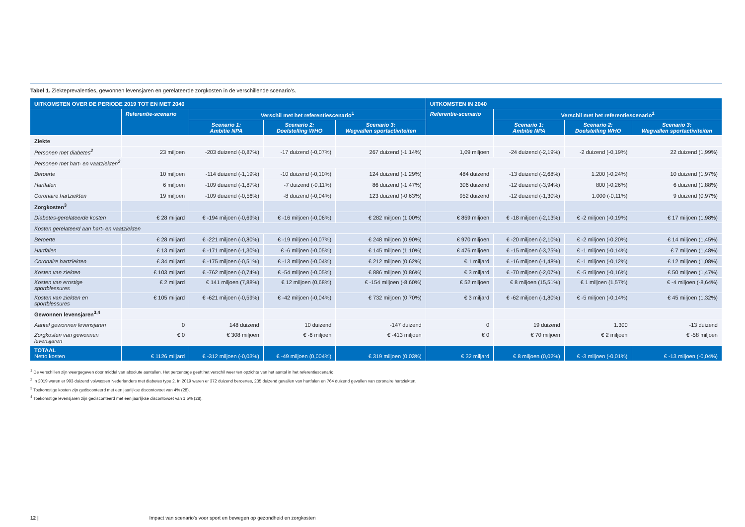Tabel 1. Ziekteprevalenties, gewonnen levensjaren en gerelateerde zorgkosten in de verschillende scenario’s.
| UITKOMSTEN OVER DE PERIODE 2019 TOT EN MET 2040 | | | | | UITKOMSTEN IN 2040 | | | |
| --- | --- | --- | --- | --- | --- | --- | --- | --- |
| | Referentie-scenario | Verschil met het referentiescenario<sup>1</sup> | | | Referentie-scenario | Verschil met het referentiescenario<sup>1</sup> | | |
| | | Scenario 1: Ambitie NPA | Scenario 2: Doelstelling WHO | Scenario 3: Wegvallen sportactiviteiten | | Scenario 1: Ambitie NPA | Scenario 2: Doelstelling WHO | Scenario 3: Wegvallen sportactiviteiten |
| Ziekte | | | | | | | | |
| Personen met diabetes<sup>2</sup> | 23 miljoen | -203 duizend (-0,87%) | -17 duizend (-0,07%) | 267 duizend (-1,14%) | 1,09 miljoen | -24 duizend (-2,19%) | -2 duizend (-0,19%) | 22 duizend (1,99%) |
| Personen met hart- en vaatziekten<sup>2</sup> | | | | | | | | |
| Beroerte | 10 miljoen | -114 duizend (-1,19%) | -10 duizend (-0,10%) | 124 duizend (-1,29%) | 484 duizend | -13 duizend (-2,68%) | 1.200 (-0,24%) | 10 duizend (1,97%) |
| Hartfalen | 6 miljoen | -109 duizend (-1,87%) | -7 duizend (-0,11%) | 86 duizend (-1,47%) | 306 duizend | -12 duizend (-3,94%) | 800 (-0,26%) | 6 duizend (1,88%) |
| Coronaire hartziekten | 19 miljoen | -109 duizend (-0,56%) | -8 duizend (-0,04%) | 123 duizend (-0,63%) | 952 duizend | -12 duizend (-1,30%) | 1.000 (-0,11%) | 9 duizend (0,97%) |
| Zorgkosten<sup>3</sup> | | | | | | | | |
| Diabetes-gerelateerde kosten | € 28 miljard | € -194 miljoen (-0,69%) | € -16 miljoen (-0,06%) | € 282 miljoen (1,00%) | € 859 miljoen | € -18 miljoen (-2,13%) | € -2 miljoen (-0,19%) | € 17 miljoen (1,98%) |
| Kosten gerelateerd aan hart- en vaatziekten | | | | | | | | |
| Beroerte | € 28 miljard | € -221 miljoen (-0,80%) | € -19 miljoen (-0,07%) | € 248 miljoen (0,90%) | € 970 miljoen | € -20 miljoen (-2,10%) | € -2 miljoen (-0,20%) | € 14 miljoen (1,45%) |
| Hartfalen | € 13 miljard | € -171 miljoen (-1,30%) | € -6 miljoen (-0,05%) | € 145 miljoen (1,10%) | € 476 miljoen | € -15 miljoen (-3,25%) | € -1 miljoen (-0,14%) | € 7 miljoen (1,48%) |
| Coronaire hartziekten | € 34 miljard | € -175 miljoen (-0,51%) | € -13 miljoen (-0,04%) | € 212 miljoen (0,62%) | € 1 miljard | € -16 miljoen (-1,48%) | € -1 miljoen (-0,12%) | € 12 miljoen (1,08%) |
| Kosten van ziekten | € 103 miljard | € -762 miljoen (-0,74%) | € -54 miljoen (-0,05%) | € 886 miljoen (0,86%) | € 3 miljard | € -70 miljoen (-2,07%) | € -5 miljoen (-0,16%) | € 50 miljoen (1,47%) |
| Kosten van ernstige sportblessures | € 2 miljard | € 141 miljoen (7,88%) | € 12 miljoen (0,68%) | € -154 miljoen (-8,60%) | € 52 miljoen | € 8 miljoen (15,51%) | € 1 miljoen (1,57%) | € -4 miljoen (-8,64%) |
| Kosten van ziekten en sportblessures | € 105 miljard | € -621 miljoen (-0,59%) | € -42 miljoen (-0,04%) | € 732 miljoen (0,70%) | € 3 miljard | € -62 miljoen (-1,80%) | € -5 miljoen (-0,14%) | € 45 miljoen (1,32%) |
| Gewonnen levensjaren<sup>3,4</sup> | | | | | | | | |
| Aantal gewonnen levensjaren | 0 | 148 duizend | 10 duizend | -147 duizend | 0 | 19 duizend | 1.300 | -13 duizend |
| Zorgkosten van gewonnen levensjaren | € 0 | € 308 miljoen | € -6 miljoen | € -413 miljoen | € 0 | € 70 miljoen | € 2 miljoen | € -58 miljoen |
| TOTAAL Netto kosten | € 1126 miljard | € -312 miljoen (-0,03%) | € -49 miljoen (0,004%) | € 319 miljoen (0,03%) | € 32 miljard | € 8 miljoen (0,02%) | € -3 miljoen (-0,01%) | € -13 miljoen (-0,04%) |
<sup>1</sup> De verschillen zijn weergegeven door middel van absolute aantallen. Het percentage geeft het verschil weer ten opzichte van het aantal in het referentiescenario.
<sup>2</sup> In 2019 waren er 993 duizend volwassen Nederlanders met diabetes type 2. In 2019 waren er 372 duizend beroertes, 235 duizend gevallen van hartfalen en 764 duizend gevallen van coronaire hartziekten.
<sup>3</sup> Toekomstige kosten zijn gedisconteerd met een jaarlijkse discontovoet van 4% (28).
<sup>4</sup> Toekomstige levensjaren zijn gedisconteerd met een jaarlijkse discontovoet van 1,5% (28).
12 | Impact van scenario’s voor sport en bewegen op gezondheid en zorgkosten